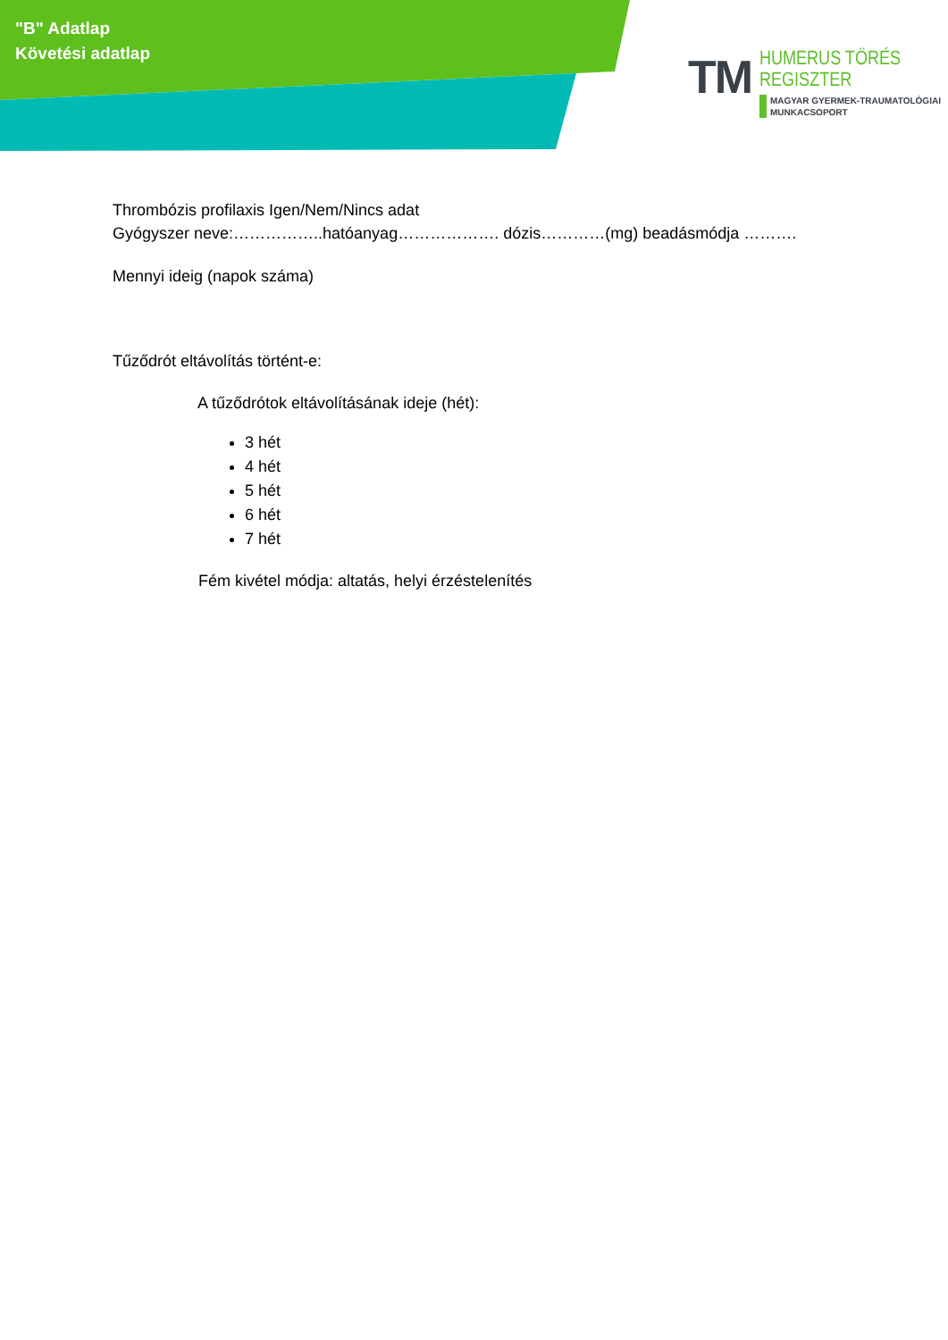"B" Adatlap
Követési adatlap
TM
HUMERUS TÖRÉS
REGISZTER
MAGYAR GYERMEK-TRAUMATOLÓGIAI
MUNKACSOPORT
Thrombózis profilaxis Igen/Nem/Nincs adat
Gyógyszer neve:……………..hatóanyag………………. dózis…………(mg) beadásmódja ……….
Mennyi ideig (napok száma)
Tűződrót eltávolítás történt-e:
A tűződrótok eltávolításának ideje (hét):
3 hét
4 hét
5 hét
6 hét
7 hét
Fém kivétel módja: altatás, helyi érzéstelenítés